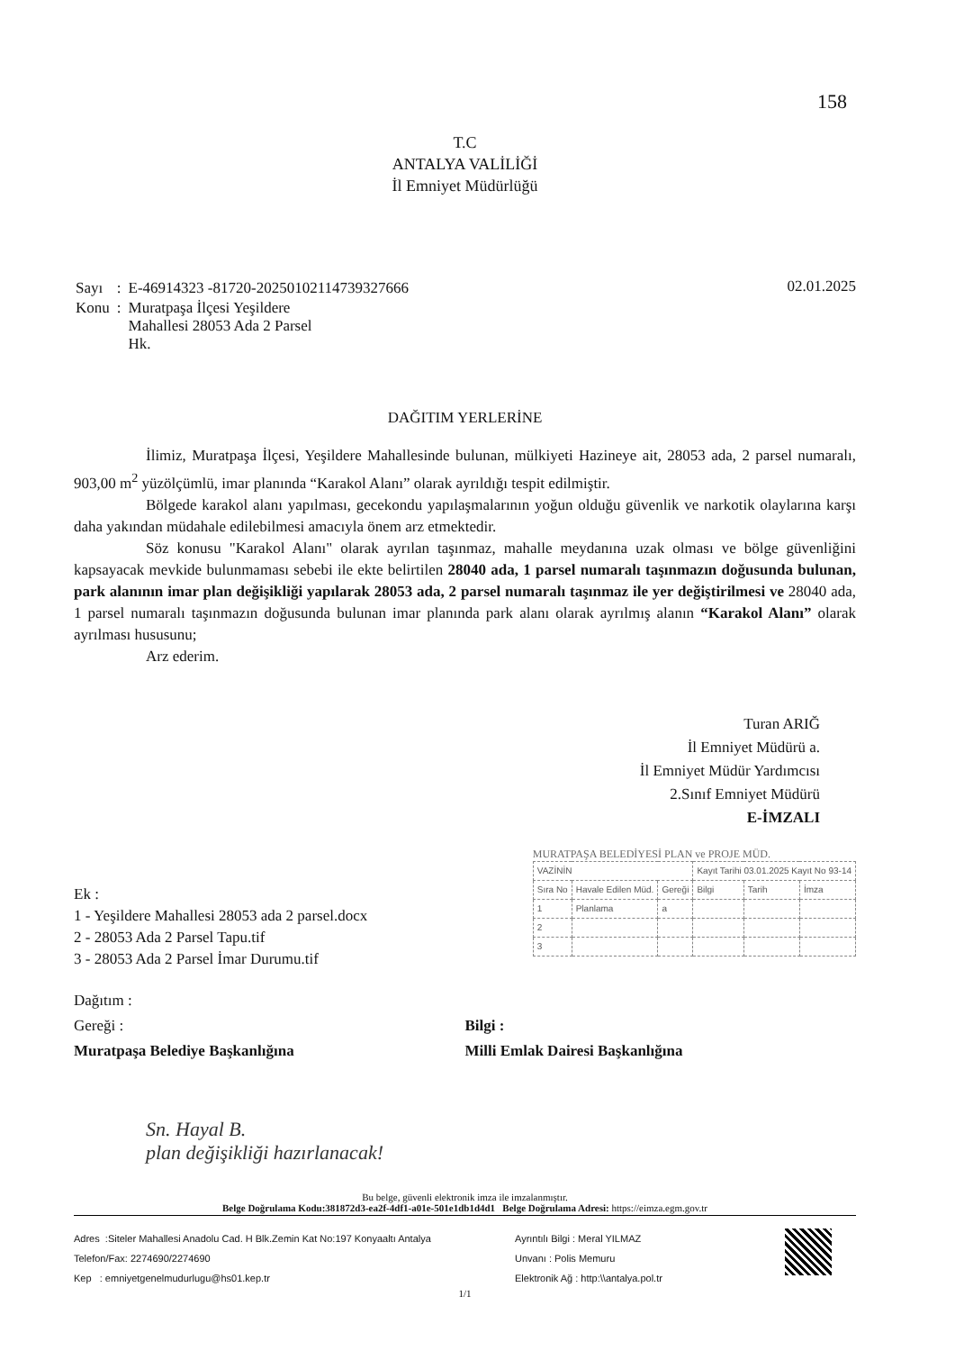158
T.C
ANTALYA VALİLİĞİ
İl Emniyet Müdürlüğü
| Sayı | : | E-46914323 -81720-20250102114739327666 |
| Konu | : | Muratpaşa İlçesi Yeşildere Mahallesi 28053 Ada 2 Parsel Hk. |
02.01.2025
DAĞITIM YERLERİNE
İlimiz, Muratpaşa İlçesi, Yeşildere Mahallesinde bulunan, mülkiyeti Hazineye ait, 28053 ada, 2 parsel numaralı, 903,00 m<sup>2</sup> yüzölçümlü, imar planında “Karakol Alanı” olarak ayrıldığı tespit edilmiştir.
Bölgede karakol alanı yapılması, gecekondu yapılaşmalarının yoğun olduğu güvenlik ve narkotik olaylarına karşı daha yakından müdahale edilebilmesi amacıyla önem arz etmektedir.
Söz konusu "Karakol Alanı" olarak ayrılan taşınmaz, mahalle meydanına uzak olması ve bölge güvenliğini kapsayacak mevkide bulunmaması sebebi ile ekte belirtilen 28040 ada, 1 parsel numaralı taşınmazın doğusunda bulunan, park alanının imar plan değişikliği yapılarak 28053 ada, 2 parsel numaralı taşınmaz ile yer değiştirilmesi ve 28040 ada, 1 parsel numaralı taşınmazın doğusunda bulunan imar planında park alanı olarak ayrılmış alanın “Karakol Alanı” olarak ayrılması hususunu;
Arz ederim.
Turan ARIĞ
İl Emniyet Müdürü a.
İl Emniyet Müdür Yardımcısı
2.Sınıf Emniyet Müdürü
E-İMZALI
Ek :
1 - Yeşildere Mahallesi 28053 ada 2 parsel.docx
2 - 28053 Ada 2 Parsel Tapu.tif
3 - 28053 Ada 2 Parsel İmar Durumu.tif
MURATPAŞA BELEDİYESİ PLAN ve PROJE MÜD.
| VAZİNİN | | | Kayıt Tarihi 03.01.2025 Kayıt No 93-14 | | |
| Sıra No | Havale Edilen Müd. | Gereği | Bilgi | Tarih | İmza |
| 1 | Planlama | a | | | |
| 2 | | | | | |
| 3 | | | | | |
Dağıtım :
Gereği :
Muratpaşa Belediye Başkanlığına
Bilgi :
Milli Emlak Dairesi Başkanlığına
Sn. Hayal B.
plan değişikliği hazırlanacak!
Bu belge, güvenli elektronik imza ile imzalanmıştır.
Belge Doğrulama Kodu:381872d3-ea2f-4df1-a01e-501e1db1d4d1 Belge Doğrulama Adresi: https://eimza.egm.gov.tr
Adres :Siteler Mahallesi Anadolu Cad. H Blk.Zemin Kat No:197 Konyaaltı Antalya
Telefon/Fax: 2274690/2274690
Kep : emniyetgenelmudurlugu@hs01.kep.tr
Ayrıntılı Bilgi : Meral YILMAZ
Unvanı : Polis Memuru
Elektronik Ağ : http:\\antalya.pol.tr
1/1